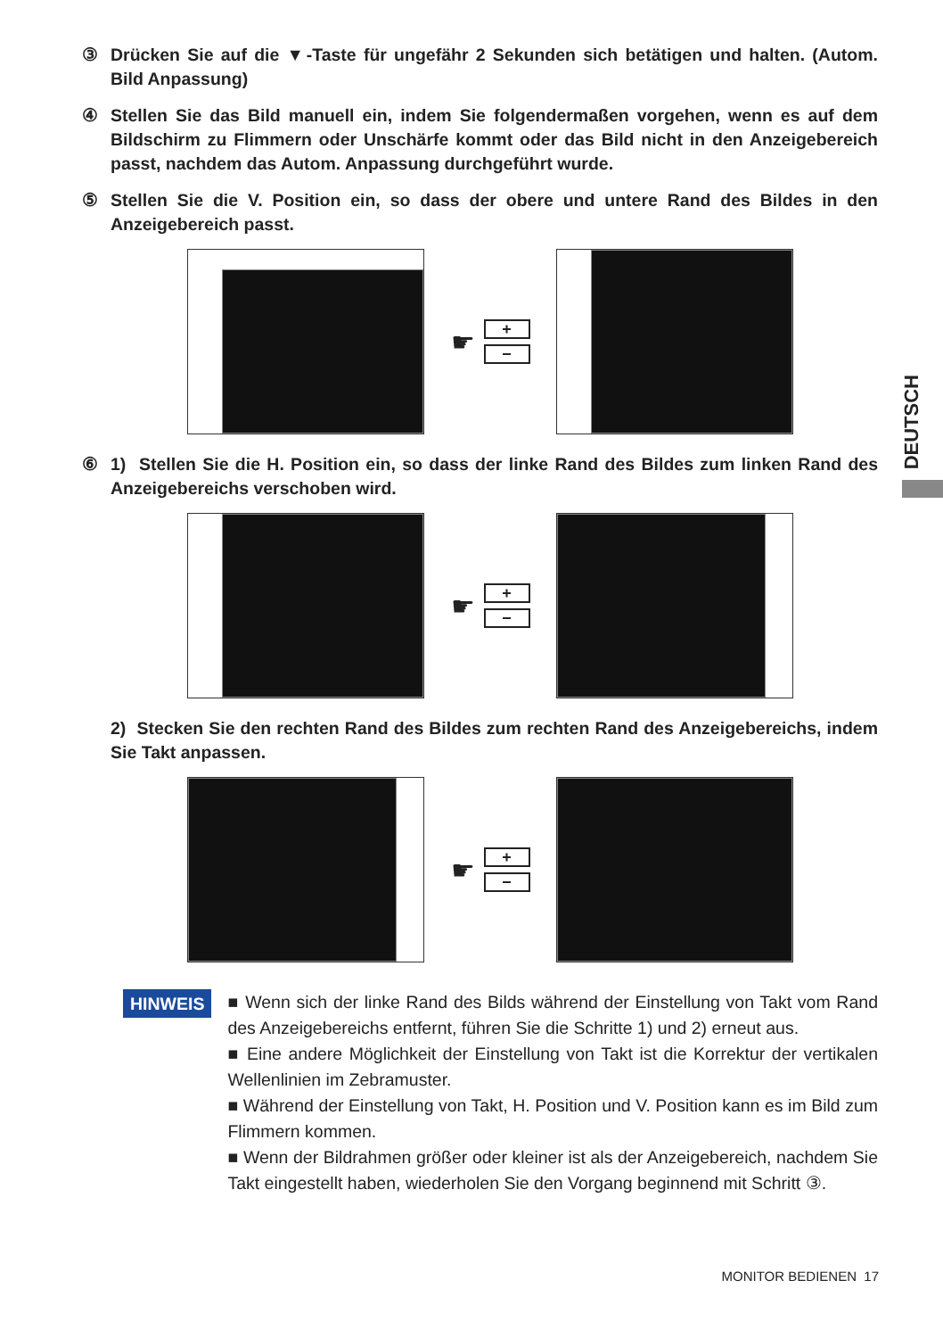③ Drücken Sie auf die ▼-Taste für ungefähr 2 Sekunden sich betätigen und halten. (Autom. Bild Anpassung)
④ Stellen Sie das Bild manuell ein, indem Sie folgendermaßen vorgehen, wenn es auf dem Bildschirm zu Flimmern oder Unschärfe kommt oder das Bild nicht in den Anzeigebereich passt, nachdem das Autom. Anpassung durchgeführt wurde.
⑤ Stellen Sie die V. Position ein, so dass der obere und untere Rand des Bildes in den Anzeigebereich passt.
☛
+
−
⑥ 1) Stellen Sie die H. Position ein, so dass der linke Rand des Bildes zum linken Rand des Anzeigebereichs verschoben wird.
☛
+
−
2) Stecken Sie den rechten Rand des Bildes zum rechten Rand des Anzeigebereichs, indem Sie Takt anpassen.
☛
+
−
HINWEIS
■ Wenn sich der linke Rand des Bilds während der Einstellung von Takt vom Rand des Anzeigebereichs entfernt, führen Sie die Schritte 1) und 2) erneut aus.
■ Eine andere Möglichkeit der Einstellung von Takt ist die Korrektur der vertikalen Wellenlinien im Zebramuster.
■ Während der Einstellung von Takt, H. Position und V. Position kann es im Bild zum Flimmern kommen.
■ Wenn der Bildrahmen größer oder kleiner ist als der Anzeigebereich, nachdem Sie Takt eingestellt haben, wiederholen Sie den Vorgang beginnend mit Schritt ③.
DEUTSCH
MONITOR BEDIENEN 17